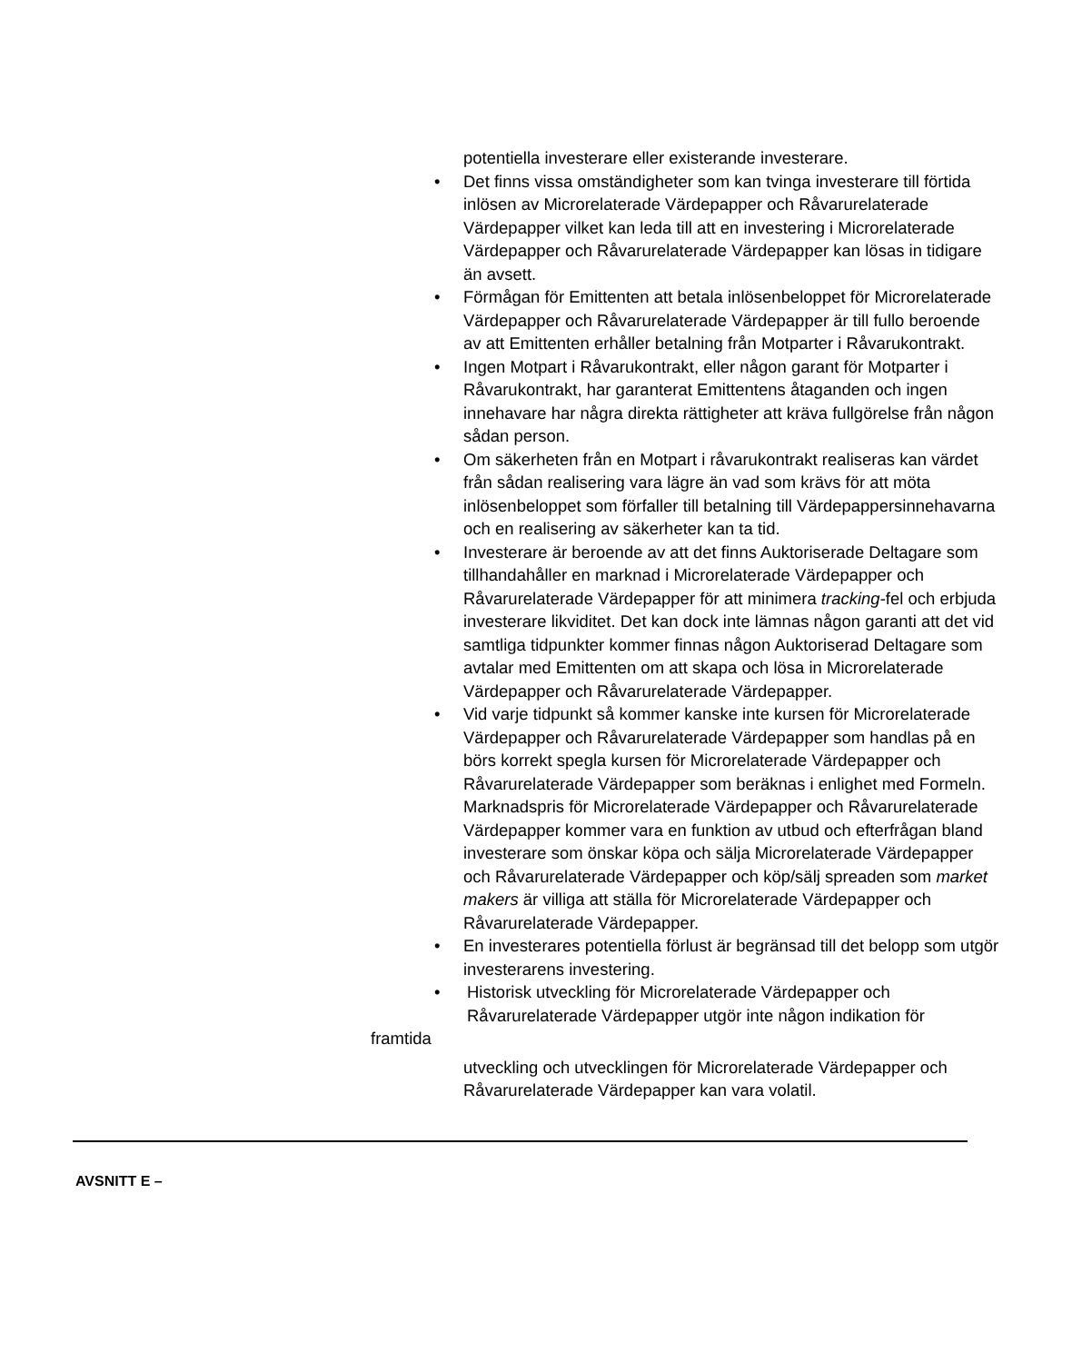potentiella investerare eller existerande investerare.
• Det finns vissa omständigheter som kan tvinga investerare till förtida inlösen av Microrelaterade Värdepapper och Råvarurelaterade Värdepapper vilket kan leda till att en investering i Microrelaterade Värdepapper och Råvarurelaterade Värdepapper kan lösas in tidigare än avsett.
• Förmågan för Emittenten att betala inlösenbeloppet för Microrelaterade Värdepapper och Råvarurelaterade Värdepapper är till fullo beroende av att Emittenten erhåller betalning från Motparter i Råvarukontrakt.
• Ingen Motpart i Råvarukontrakt, eller någon garant för Motparter i Råvarukontrakt, har garanterat Emittentens åtaganden och ingen innehavare har några direkta rättigheter att kräva fullgörelse från någon sådan person.
• Om säkerheten från en Motpart i råvarukontrakt realiseras kan värdet från sådan realisering vara lägre än vad som krävs för att möta inlösenbeloppet som förfaller till betalning till Värdepappersinnehavarna och en realisering av säkerheter kan ta tid.
• Investerare är beroende av att det finns Auktoriserade Deltagare som tillhandahåller en marknad i Microrelaterade Värdepapper och Råvarurelaterade Värdepapper för att minimera tracking-fel och erbjuda investerare likviditet. Det kan dock inte lämnas någon garanti att det vid samtliga tidpunkter kommer finnas någon Auktoriserad Deltagare som avtalar med Emittenten om att skapa och lösa in Microrelaterade Värdepapper och Råvarurelaterade Värdepapper.
• Vid varje tidpunkt så kommer kanske inte kursen för Microrelaterade Värdepapper och Råvarurelaterade Värdepapper som handlas på en börs korrekt spegla kursen för Microrelaterade Värdepapper och Råvarurelaterade Värdepapper som beräknas i enlighet med Formeln. Marknadspris för Microrelaterade Värdepapper och Råvarurelaterade Värdepapper kommer vara en funktion av utbud och efterfrågan bland investerare som önskar köpa och sälja Microrelaterade Värdepapper och Råvarurelaterade Värdepapper och köp/sälj spreaden som market makers är villiga att ställa för Microrelaterade Värdepapper och Råvarurelaterade Värdepapper.
• En investerares potentiella förlust är begränsad till det belopp som utgör investerarens investering.
• Historisk utveckling för Microrelaterade Värdepapper och Råvarurelaterade Värdepapper utgör inte någon indikation för
framtida
utveckling och utvecklingen för Microrelaterade Värdepapper och Råvarurelaterade Värdepapper kan vara volatil.
AVSNITT E –